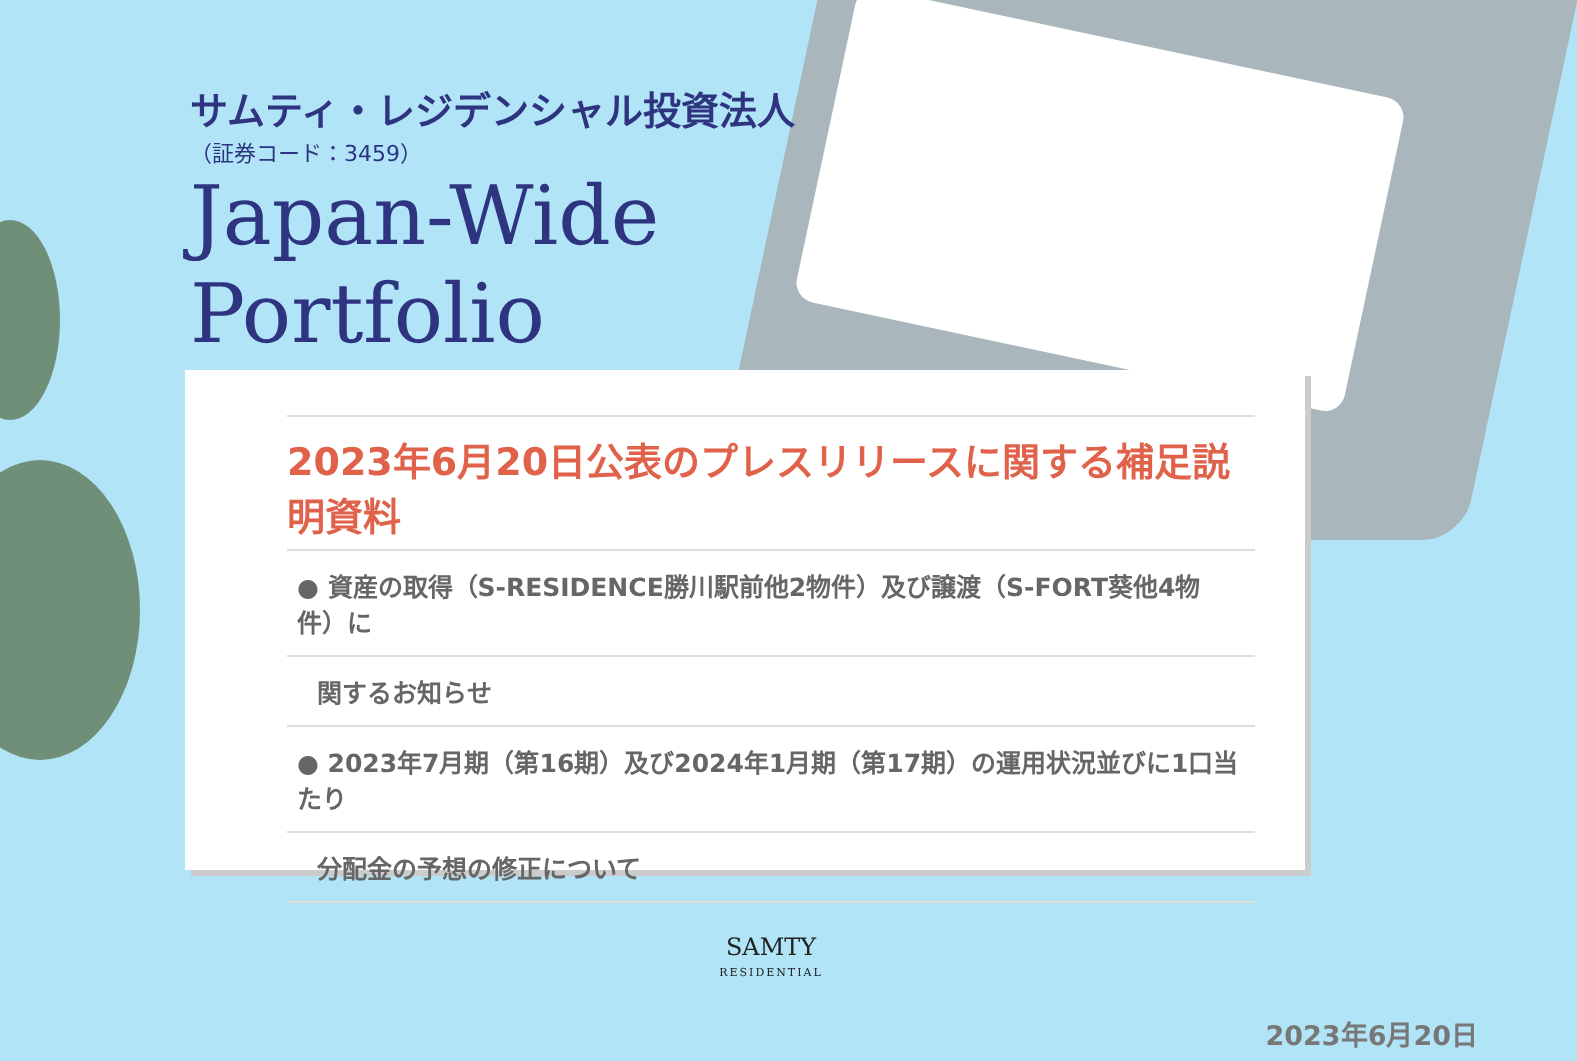サムティ・レジデンシャル投資法人
（証券コード：3459）
Japan-Wide
Portfolio
2023年6月20日公表のプレスリリースに関する補足説明資料
● 資産の取得（S-RESIDENCE勝川駅前他2物件）及び譲渡（S-FORT葵他4物件）に
関するお知らせ
● 2023年7月期（第16期）及び2024年1月期（第17期）の運用状況並びに1口当たり
分配金の予想の修正について
SAMTY
RESIDENTIAL
2023年6月20日